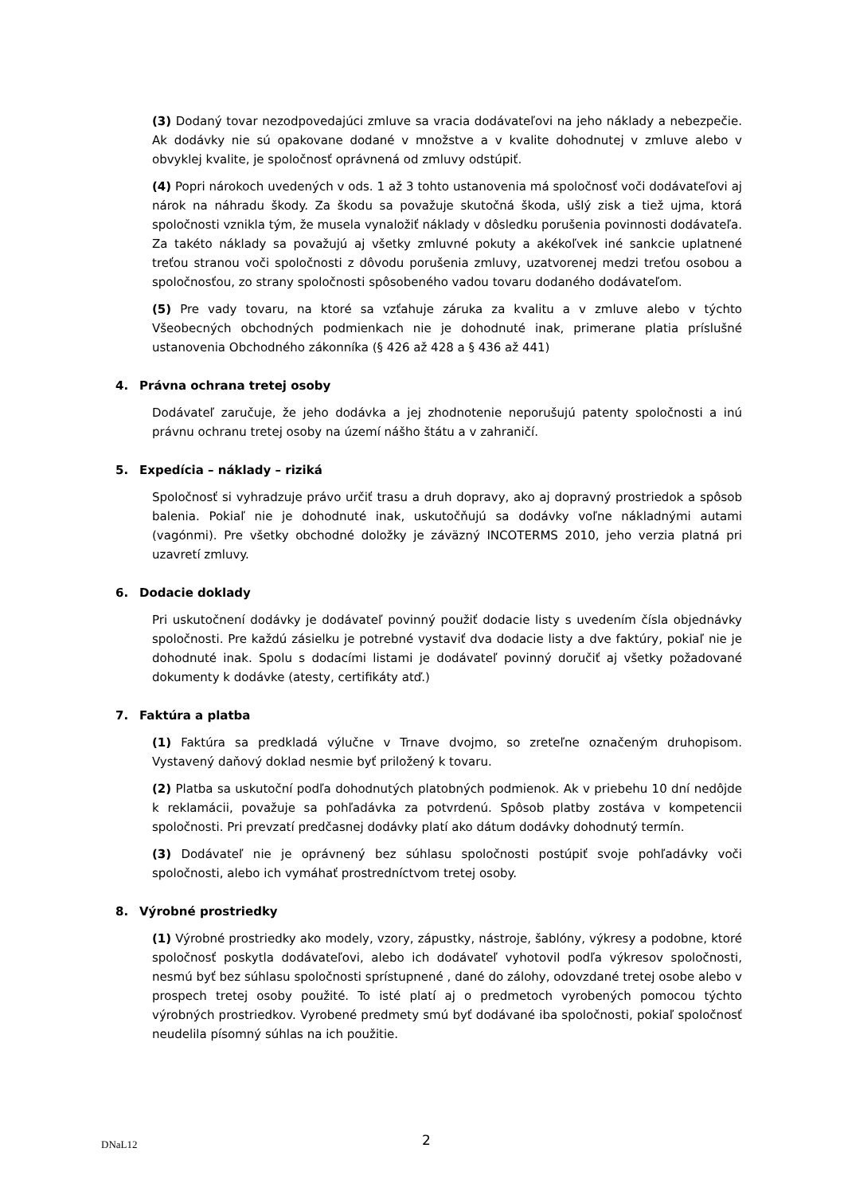(3) Dodaný tovar nezodpovedajúci zmluve sa vracia dodávateľovi na jeho náklady a nebezpečie. Ak dodávky nie sú opakovane dodané v množstve a v kvalite dohodnutej v zmluve alebo v obvyklej kvalite, je spoločnosť oprávnená od zmluvy odstúpiť.
(4) Popri nárokoch uvedených v ods. 1 až 3 tohto ustanovenia má spoločnosť voči dodávateľovi aj nárok na náhradu škody. Za škodu sa považuje skutočná škoda, ušlý zisk a tiež ujma, ktorá spoločnosti vznikla tým, že musela vynaložiť náklady v dôsledku porušenia povinnosti dodávateľa. Za takéto náklady sa považujú aj všetky zmluvné pokuty a akékoľvek iné sankcie uplatnené treťou stranou voči spoločnosti z dôvodu porušenia zmluvy, uzatvorenej medzi treťou osobou a spoločnosťou, zo strany spoločnosti spôsobeného vadou tovaru dodaného dodávateľom.
(5) Pre vady tovaru, na ktoré sa vzťahuje záruka za kvalitu a v zmluve alebo v týchto Všeobecných obchodných podmienkach nie je dohodnuté inak, primerane platia príslušné ustanovenia Obchodného zákonníka (§ 426 až 428 a § 436 až 441)
4. Právna ochrana tretej osoby
Dodávateľ zaručuje, že jeho dodávka a jej zhodnotenie neporušujú patenty spoločnosti a inú právnu ochranu tretej osoby na území nášho štátu a v zahraničí.
5. Expedícia – náklady – riziká
Spoločnosť si vyhradzuje právo určiť trasu a druh dopravy, ako aj dopravný prostriedok a spôsob balenia. Pokiaľ nie je dohodnuté inak, uskutočňujú sa dodávky voľne nákladnými autami (vagónmi). Pre všetky obchodné doložky je záväzný INCOTERMS 2010, jeho verzia platná pri uzavretí zmluvy.
6. Dodacie doklady
Pri uskutočnení dodávky je dodávateľ povinný použiť dodacie listy s uvedením čísla objednávky spoločnosti. Pre každú zásielku je potrebné vystaviť dva dodacie listy a dve faktúry, pokiaľ nie je dohodnuté inak. Spolu s dodacími listami je dodávateľ povinný doručiť aj všetky požadované dokumenty k dodávke (atesty, certifikáty atď.)
7. Faktúra a platba
(1) Faktúra sa predkladá výlučne v Trnave dvojmo, so zreteľne označeným druhopisom. Vystavený daňový doklad nesmie byť priložený k tovaru.
(2) Platba sa uskutoční podľa dohodnutých platobných podmienok. Ak v priebehu 10 dní nedôjde k reklamácii, považuje sa pohľadávka za potvrdenú. Spôsob platby zostáva v kompetencii spoločnosti. Pri prevzatí predčasnej dodávky platí ako dátum dodávky dohodnutý termín.
(3) Dodávateľ nie je oprávnený bez súhlasu spoločnosti postúpiť svoje pohľadávky voči spoločnosti, alebo ich vymáhať prostredníctvom tretej osoby.
8. Výrobné prostriedky
(1) Výrobné prostriedky ako modely, vzory, zápustky, nástroje, šablóny, výkresy a podobne, ktoré spoločnosť poskytla dodávateľovi, alebo ich dodávateľ vyhotovil podľa výkresov spoločnosti, nesmú byť bez súhlasu spoločnosti sprístupnené , dané do zálohy, odovzdané tretej osobe alebo v prospech tretej osoby použité. To isté platí aj o predmetoch vyrobených pomocou týchto výrobných prostriedkov. Vyrobené predmety smú byť dodávané iba spoločnosti, pokiaľ spoločnosť neudelila písomný súhlas na ich použitie.
DNaL12 2